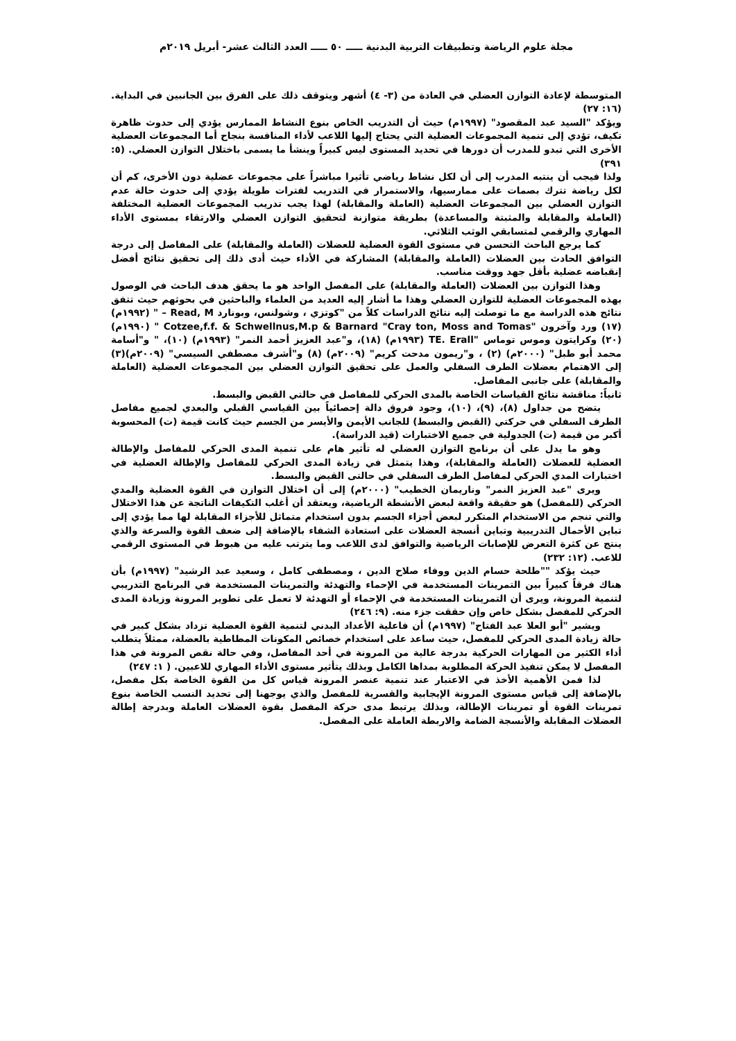مجلة علوم الرياضة وتطبيقات التربية البدنية ـــــ ٥٠ ـــــ العدد الثالث عشر- أبريل ٢٠١٩م
المتوسطة لإعادة التوازن العضلي في العادة من (٣- ٤) أشهر ويتوقف ذلك على الفرق بين الجانبين في البداية. (١٦: ٢٧)
ويؤكد "السيد عبد المقصود" (١٩٩٧م) حيث أن التدريب الخاص بنوع النشاط الممارس يؤدي إلى حدوث ظاهرة تكيف، تؤدي إلى تنمية المجموعات العضلية التي يحتاج إليها اللاعب لأداء المنافسة بنجاح أما المجموعات العضلية الأخرى التي تبدو للمدرب أن دورها في تحديد المستوى ليس كبيراً وينشأ ما يسمى باختلال التوازن العضلي. (٥: ٣٩١)
ولذا فيجب أن ينتبه المدرب إلى أن لكل نشاط رياضي تأثيرا مباشراً على مجموعات عضلية دون الأخرى، كم أن لكل رياضة تترك بصمات على ممارسيها، والاستمرار في التدريب لفترات طويلة يؤدي إلى حدوث حالة عدم التوازن العضلي بين المجموعات العضلية (العاملة والمقابلة) لهذا يجب تدريب المجموعات العضلية المختلفة (العاملة والمقابلة والمثبتة والمساعدة) بطريقة متوازنة لتحقيق التوازن العضلي والارتقاء بمستوى الأداء المهاري والرقمي لمتسابقي الوثب الثلاثي.
كما يرجع الباحث التحسن في مستوى القوة العضلية للعضلات (العاملة والمقابلة) على المفاصل إلى درجة التوافق الحادث بين العضلات (العاملة والمقابلة) المشاركة في الأداء حيث أدى ذلك إلى تحقيق نتائج أفضل إنقباضه عضلية بأقل جهد ووقت مناسب.
وهذا التوازن بين العضلات (العاملة والمقابلة) على المفصل الواحد هو ما يحقق هدف الباحث في الوصول بهذه المجموعات العضلية للتوازن العضلي وهذا ما أشار إليه العديد من العلماء والباحثين في بحوثهم حيث تتفق نتائج هذه الدراسة مع ما توصلت إليه نتائج الدراسات كلاً من "كوتزي ، وشولنس، وبونارد Read, M – " (١٩٩٢م)(١٧) ورد وآخرون "Cotzee,f.f. & Schwellnus,M.p & Barnard "Cray ton, Moss and Tomas " (١٩٩٠م) (٢٠) وكرايتون وموس توماس "TE. Erall (١٩٩٣م) (١٨)، و"عبد العزيز أحمد النمر" (١٩٩٣م) (١٠)، " و"أسامة محمد أبو طبل" (٢٠٠٠م) (٢) ، و"ريمون مدحت كريم" (٢٠٠٩م) (٨) و"أشرف مصطفي السيسي" (٢٠٠٩م)(٣) إلى الاهتمام بعضلات الطرف السفلي والعمل على تحقيق التوازن العضلي بين المجموعات العضلية (العاملة والمقابلة) على جانبى المفاصل.
ثانياً: مناقشة نتائج القياسات الخاصة بالمدى الحركي للمفاصل في حالتي القبض والبسط.
يتضح من جداول (٨)، (٩)، (١٠)، وجود فروق دالة إحصائياً بين القياسي القبلي والبعدي لجميع مفاصل الطرف السفلي في حركتي (القبض والبسط) للجانب الأيمن والأيسر من الجسم حيث كانت قيمة (ت) المحسوبة أكبر من قيمة (ت) الجدولية في جميع الاختبارات (قيد الدراسة).
وهو ما يدل على أن برنامج التوازن العضلي له تأثير هام على تنمية المدى الحركي للمفاصل والإطالة العضلية للعضلات (العاملة والمقابلة)، وهذا يتمثل في زيادة المدى الحركي للمفاصل والإطالة العضلية في اختبارات المدي الحركي لمفاصل الطرف السفلي في حالتى القبض والبسط.
ويرى "عبد العزيز النمر" وناريمان الخطيب" (٢٠٠٠م) إلى أن اختلال التوازن في القوة العضلية والمدي الحركي (للمفصل) هو حقيقة واقعة لبعض الأنشطة الرياضية، ويعتقد أن أغلب التكيفات الناتجة عن هذا الاختلال والتي تنجم من الاستخدام المتكرر لبعض أجزاء الجسم بدون استخدام متماثل للأجزاء المقابلة لها مما يؤدي إلى تباين الأحمال التدريبية وتباين أنسجة العضلات على استعادة الشفاء بالإضافة إلى ضعف القوة والسرعة والذي ينتج عن كثرة التعرض للإصابات الرياضية والتوافق لدى اللاعب وما يترتب عليه من هبوط في المستوى الرقمي للاعب. (١٢: ٢٣٢)
حيث يؤكد ""طلحة حسام الدين ووفاء صلاح الدين ، ومصطفى كامل ، وسعيد عبد الرشيد" (١٩٩٧م) بأن هناك فرقاً كبيراً بين التمرينات المستخدمة في الإحماء والتهدئة والتمرينات المستخدمة في البرنامج التدريبي لتنمية المرونة، ويرى أن التمرينات المستخدمة في الإحماء أو التهدئة لا تعمل على تطوير المرونة وزيادة المدى الحركي للمفصل بشكل خاص وإن حققت جزء منه. (٩: ٢٤٦)
ويشير "أبو العلا عبد الفتاح" (١٩٩٧م) أن فاعلية الأعداد البدني لتنمية القوة العضلية تزداد بشكل كبير في حالة زيادة المدى الحركي للمفصل، حيث ساعد على استخدام خصائص المكونات المطاطية بالعضلة، ممثلاً يتطلب أداء الكثير من المهارات الحركية بدرجة عالية من المرونة في أحد المفاصل، وفي حالة نقص المرونة في هذا المفصل لا يمكن تنفيذ الحركة المطلوبة بمداها الكامل وبذلك يتأثير مستوى الأداء المهاري للاعبين. ( ١: ٢٤٧)
لذا فمن الأهمية الأخذ في الاعتبار عند تنمية عنصر المرونة قياس كل من القوة الخاصة بكل مفصل، بالإضافة إلى قياس مستوى المرونة الإيجابية والقسرية للمفصل والذي يوجهنا إلى تحديد النسب الخاصة بنوع تمرينات القوة أو تمرينات الإطالة، وبذلك يرتبط مدى حركة المفصل بقوة العضلات العاملة وبدرجة إطالة العضلات المقابلة والأنسجة الضامة والاربطة العاملة على المفصل.